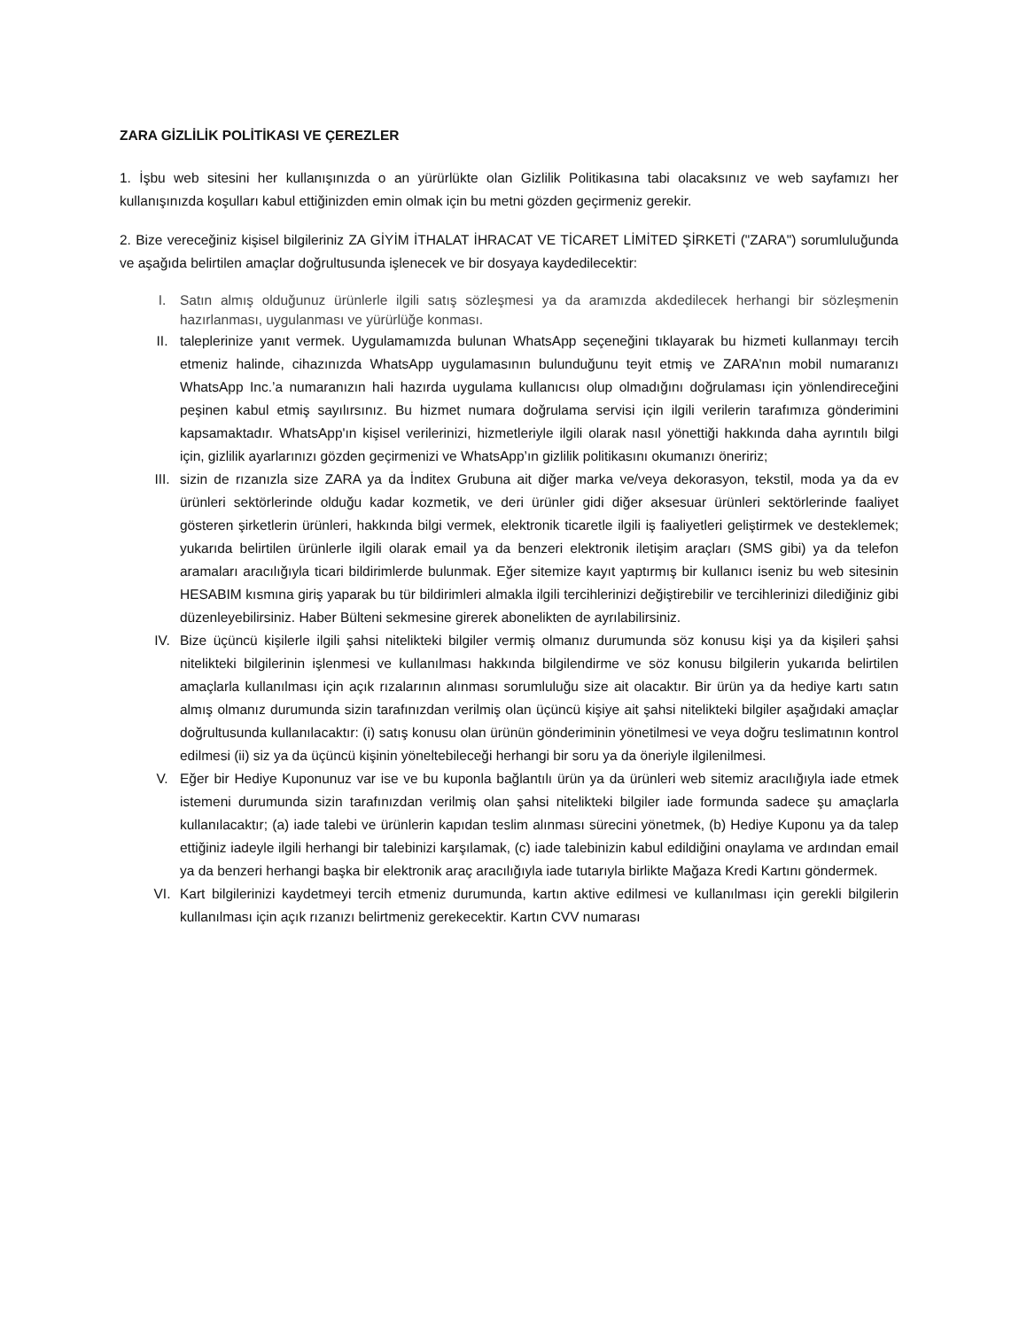ZARA GİZLİLİK POLİTİKASI VE ÇEREZLER
1. İşbu web sitesini her kullanışınızda o an yürürlükte olan Gizlilik Politikasına tabi olacaksınız ve web sayfamızı her kullanışınızda koşulları kabul ettiğinizden emin olmak için bu metni gözden geçirmeniz gerekir.
2. Bize vereceğiniz kişisel bilgileriniz ZA GİYİM İTHALAT İHRACAT VE TİCARET LİMİTED ŞİRKETİ ("ZARA") sorumluluğunda ve aşağıda belirtilen amaçlar doğrultusunda işlenecek ve bir dosyaya kaydedilecektir:
I. Satın almış olduğunuz ürünlerle ilgili satış sözleşmesi ya da aramızda akdedilecek herhangi bir sözleşmenin hazırlanması, uygulanması ve yürürlüğe konması.
II. taleplerinize yanıt vermek. Uygulamamızda bulunan WhatsApp seçeneğini tıklayarak bu hizmeti kullanmayı tercih etmeniz halinde, cihazınızda WhatsApp uygulamasının bulunduğunu teyit etmiş ve ZARA’nın mobil numaranızı WhatsApp Inc.’a numaranızın hali hazırda uygulama kullanıcısı olup olmadığını doğrulaması için yönlendireceğini peşinen kabul etmiş sayılırsınız. Bu hizmet numara doğrulama servisi için ilgili verilerin tarafımıza gönderimini kapsamaktadır. WhatsApp'ın kişisel verilerinizi, hizmetleriyle ilgili olarak nasıl yönettiği hakkında daha ayrıntılı bilgi için, gizlilik ayarlarınızı gözden geçirmenizi ve WhatsApp’ın gizlilik politikasını okumanızı öneririz;
III. sizin de rızanızla size ZARA ya da İnditex Grubuna ait diğer marka ve/veya dekorasyon, tekstil, moda ya da ev ürünleri sektörlerinde olduğu kadar kozmetik, ve deri ürünler gidi diğer aksesuar ürünleri sektörlerinde faaliyet gösteren şirketlerin ürünleri, hakkında bilgi vermek, elektronik ticaretle ilgili iş faaliyetleri geliştirmek ve desteklemek; yukarıda belirtilen ürünlerle ilgili olarak email ya da benzeri elektronik iletişim araçları (SMS gibi) ya da telefon aramaları aracılığıyla ticari bildirimlerde bulunmak. Eğer sitemize kayıt yaptırmış bir kullanıcı iseniz bu web sitesinin HESABIM kısmına giriş yaparak bu tür bildirimleri almakla ilgili tercihlerinizi değiştirebilir ve tercihlerinizi dilediğiniz gibi düzenleyebilirsiniz. Haber Bülteni sekmesine girerek abonelikten de ayrılabilirsiniz.
IV. Bize üçüncü kişilerle ilgili şahsi nitelikteki bilgiler vermiş olmanız durumunda söz konusu kişi ya da kişileri şahsi nitelikteki bilgilerinin işlenmesi ve kullanılması hakkında bilgilendirme ve söz konusu bilgilerin yukarıda belirtilen amaçlarla kullanılması için açık rızalarının alınması sorumluluğu size ait olacaktır. Bir ürün ya da hediye kartı satın almış olmanız durumunda sizin tarafınızdan verilmiş olan üçüncü kişiye ait şahsi nitelikteki bilgiler aşağıdaki amaçlar doğrultusunda kullanılacaktır: (i) satış konusu olan ürünün gönderiminin yönetilmesi ve veya doğru teslimatının kontrol edilmesi (ii) siz ya da üçüncü kişinin yöneltebileceği herhangi bir soru ya da öneriyle ilgilenilmesi.
V. Eğer bir Hediye Kuponunuz var ise ve bu kuponla bağlantılı ürün ya da ürünleri web sitemiz aracılığıyla iade etmek istemeni durumunda sizin tarafınızdan verilmiş olan şahsi nitelikteki bilgiler iade formunda sadece şu amaçlarla kullanılacaktır; (a) iade talebi ve ürünlerin kapıdan teslim alınması sürecini yönetmek, (b) Hediye Kuponu ya da talep ettiğiniz iadeyle ilgili herhangi bir talebinizi karşılamak, (c) iade talebinizin kabul edildiğini onaylama ve ardından email ya da benzeri herhangi başka bir elektronik araç aracılığıyla iade tutarıyla birlikte Mağaza Kredi Kartını göndermek.
VI. Kart bilgilerinizi kaydetmeyi tercih etmeniz durumunda, kartın aktive edilmesi ve kullanılması için gerekli bilgilerin kullanılması için açık rızanızı belirtmeniz gerekecektir. Kartın CVV numarası